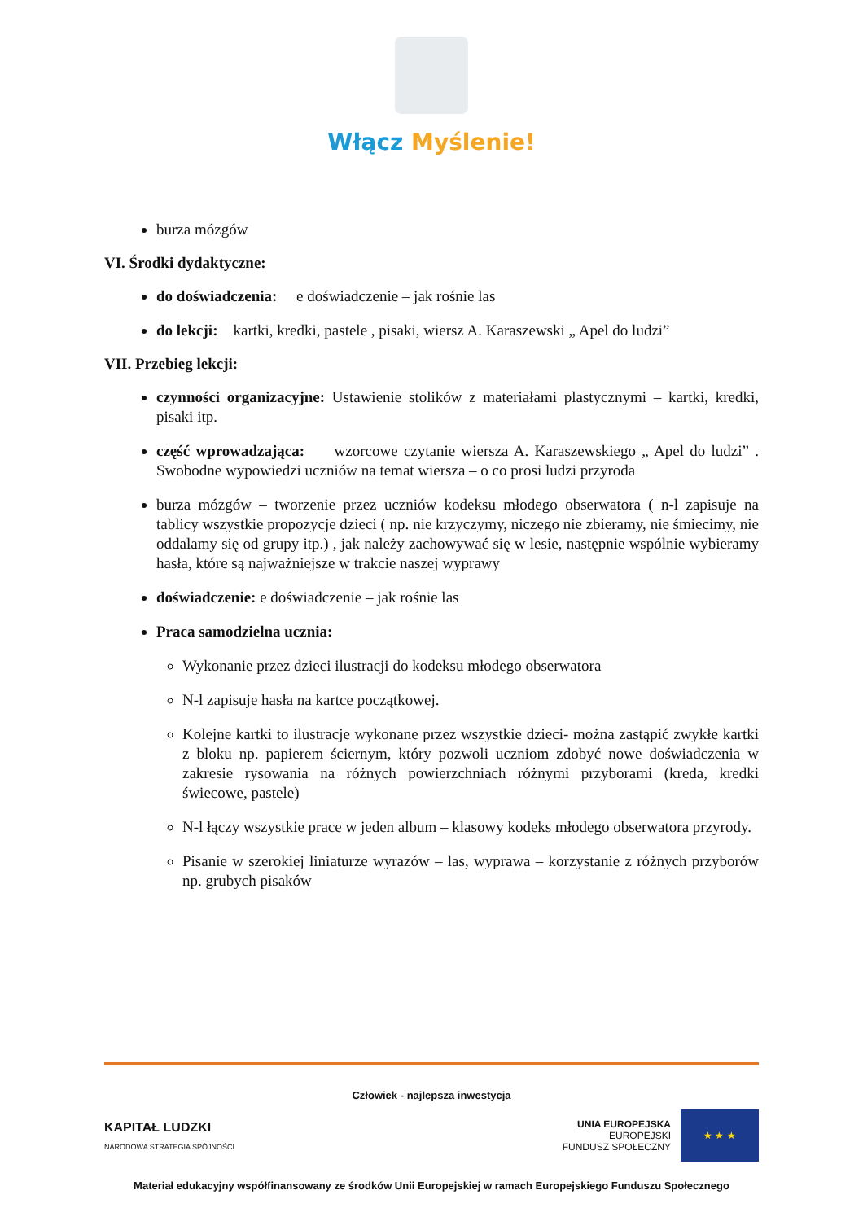Włącz Myślenie!
burza mózgów
VI. Środki dydaktyczne:
do doświadczenia: e doświadczenie – jak rośnie las
do lekcji: kartki, kredki, pastele , pisaki, wiersz A. Karaszewski „ Apel do ludzi”
VII. Przebieg lekcji:
czynności organizacyjne: Ustawienie stolików z materiałami plastycznymi – kartki, kredki, pisaki itp.
część wprowadzająca: wzorcowe czytanie wiersza A. Karaszewskiego „ Apel do ludzi” . Swobodne wypowiedzi uczniów na temat wiersza – o co prosi ludzi przyroda
burza mózgów – tworzenie przez uczniów kodeksu młodego obserwatora ( n-l zapisuje na tablicy wszystkie propozycje dzieci ( np. nie krzyczymy, niczego nie zbieramy, nie śmiecimy, nie oddalamy się od grupy itp.) , jak należy zachowywać się w lesie, następnie wspólnie wybieramy hasła, które są najważniejsze w trakcie naszej wyprawy
doświadczenie: e doświadczenie – jak rośnie las
Praca samodzielna ucznia:
Wykonanie przez dzieci ilustracji do kodeksu młodego obserwatora
N-l zapisuje hasła na kartce początkowej.
Kolejne kartki to ilustracje wykonane przez wszystkie dzieci- można zastąpić zwykłe kartki z bloku np. papierem ściernym, który pozwoli uczniom zdobyć nowe doświadczenia w zakresie rysowania na różnych powierzchniach różnymi przyborami (kreda, kredki świecowe, pastele)
N-l łączy wszystkie prace w jeden album – klasowy kodeks młodego obserwatora przyrody.
Pisanie w szerokiej liniaturze wyrazów – las, wyprawa – korzystanie z różnych przyborów np. grubych pisaków
Człowiek - najlepsza inwestycja
KAPITAŁ LUDZKI
NARODOWA STRATEGIA SPÓJNOŚCI
UNIA EUROPEJSKA
EUROPEJSKI
FUNDUSZ SPOŁECZNY
★ ★ ★
Materiał edukacyjny współfinansowany ze środków Unii Europejskiej w ramach Europejskiego Funduszu Społecznego